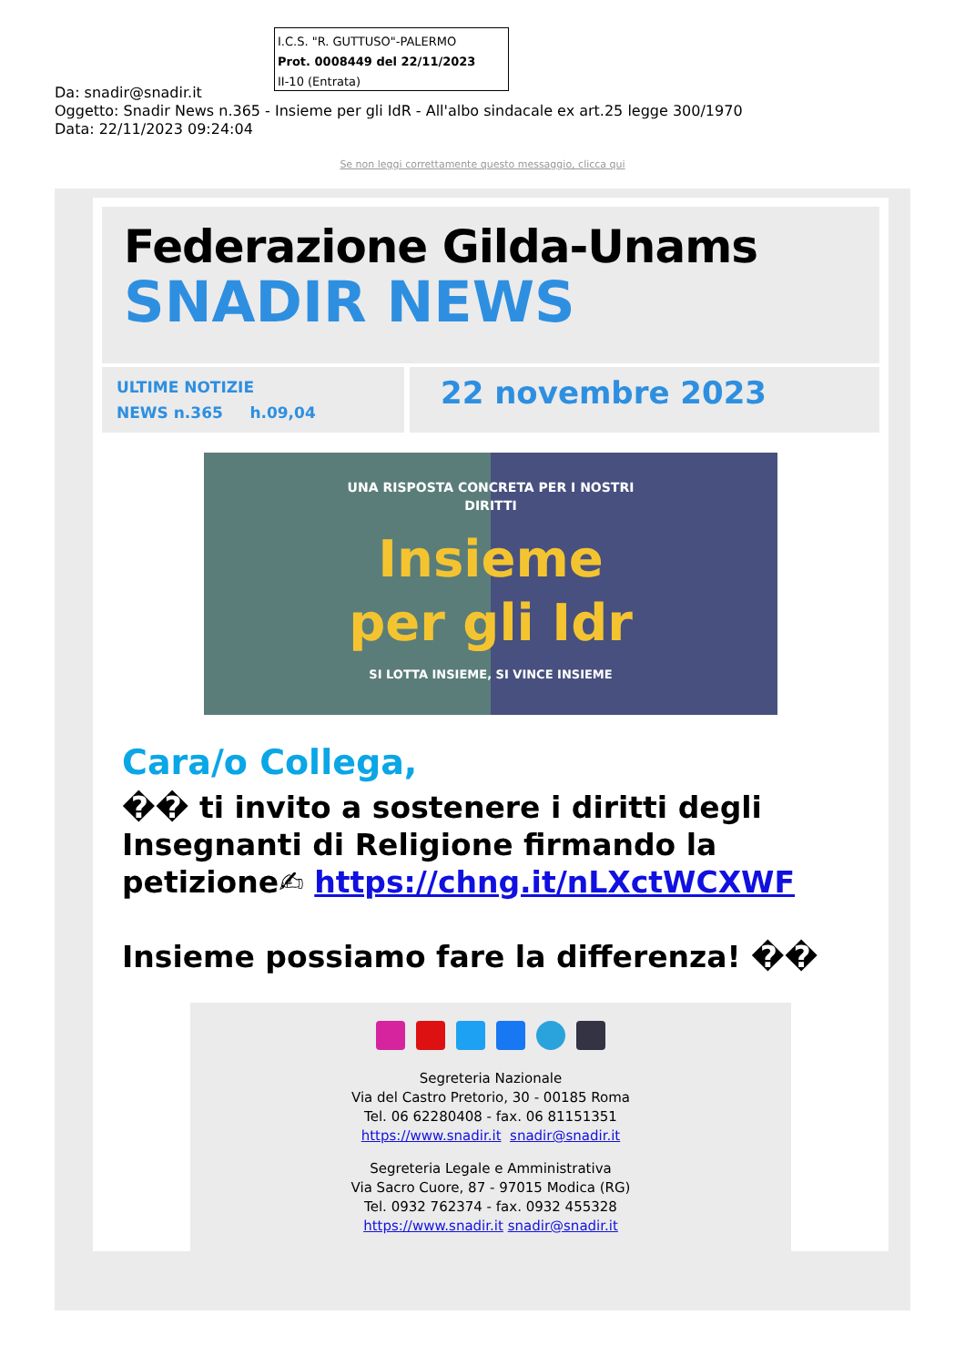I.C.S. "R. GUTTUSO"-PALERMO
Prot. 0008449 del 22/11/2023
II-10 (Entrata)
Da: snadir@snadir.it
Oggetto: Snadir News n.365 - Insieme per gli IdR - All'albo sindacale ex art.25 legge 300/1970
Data: 22/11/2023 09:24:04
Se non leggi correttamente questo messaggio, clicca qui
Federazione Gilda-Unams
SNADIR NEWS
ULTIME NOTIZIE
NEWS n.365 h.09,04
22 novembre 2023
UNA RISPOSTA CONCRETA PER I NOSTRI
DIRITTI
Insieme
per gli Idr
SI LOTTA INSIEME, SI VINCE INSIEME
Cara/o Collega,
�� ti invito a sostenere i diritti degli Insegnanti di Religione firmando la petizione✍ https://chng.it/nLXctWCXWF
Insieme possiamo fare la differenza! ��
Segreteria Nazionale
Via del Castro Pretorio, 30 - 00185 Roma
Tel. 06 62280408 - fax. 06 81151351
https://www.snadir.it snadir@snadir.it
Segreteria Legale e Amministrativa
Via Sacro Cuore, 87 - 97015 Modica (RG)
Tel. 0932 762374 - fax. 0932 455328
https://www.snadir.it snadir@snadir.it